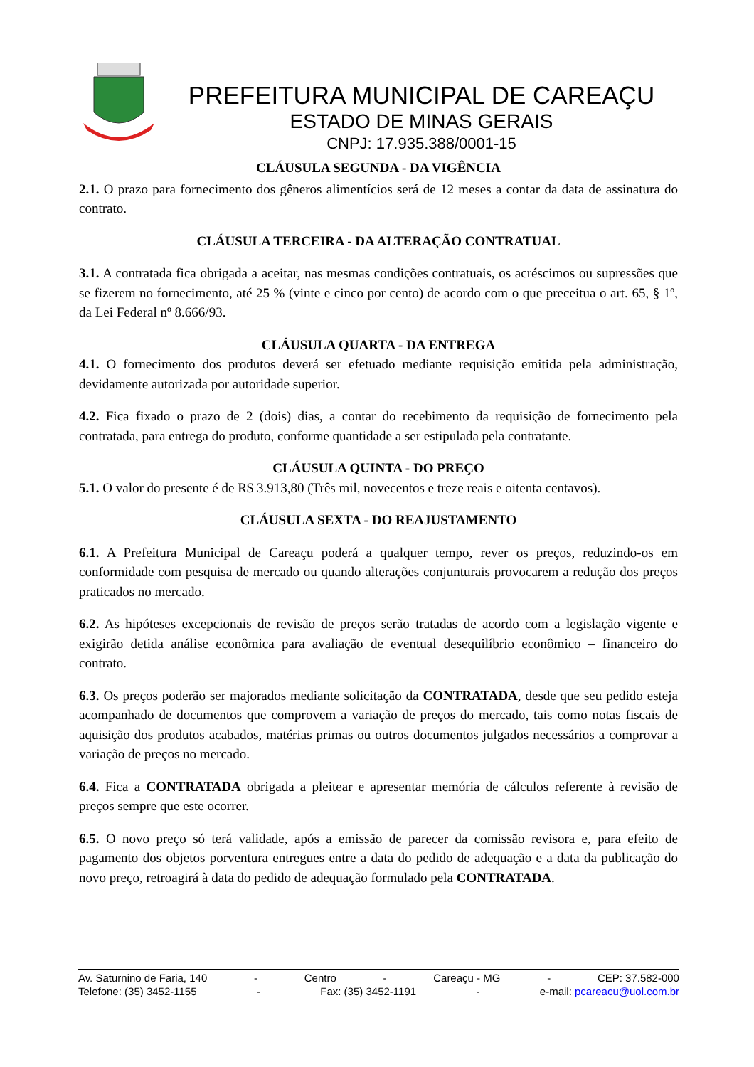PREFEITURA MUNICIPAL DE CAREAÇU
ESTADO DE MINAS GERAIS
CNPJ: 17.935.388/0001-15
CLÁUSULA SEGUNDA - DA VIGÊNCIA
2.1. O prazo para fornecimento dos gêneros alimentícios será de 12 meses a contar da data de assinatura do contrato.
CLÁUSULA TERCEIRA - DA ALTERAÇÃO CONTRATUAL
3.1. A contratada fica obrigada a aceitar, nas mesmas condições contratuais, os acréscimos ou supressões que se fizerem no fornecimento, até 25 % (vinte e cinco por cento) de acordo com o que preceitua o art. 65, § 1º, da Lei Federal nº 8.666/93.
CLÁUSULA QUARTA - DA ENTREGA
4.1. O fornecimento dos produtos deverá ser efetuado mediante requisição emitida pela administração, devidamente autorizada por autoridade superior.
4.2. Fica fixado o prazo de 2 (dois) dias, a contar do recebimento da requisição de fornecimento pela contratada, para entrega do produto, conforme quantidade a ser estipulada pela contratante.
CLÁUSULA QUINTA - DO PREÇO
5.1. O valor do presente é de R$ 3.913,80 (Três mil, novecentos e treze reais e oitenta centavos).
CLÁUSULA SEXTA - DO REAJUSTAMENTO
6.1. A Prefeitura Municipal de Careaçu poderá a qualquer tempo, rever os preços, reduzindo-os em conformidade com pesquisa de mercado ou quando alterações conjunturais provocarem a redução dos preços praticados no mercado.
6.2. As hipóteses excepcionais de revisão de preços serão tratadas de acordo com a legislação vigente e exigirão detida análise econômica para avaliação de eventual desequilíbrio econômico – financeiro do contrato.
6.3. Os preços poderão ser majorados mediante solicitação da CONTRATADA, desde que seu pedido esteja acompanhado de documentos que comprovem a variação de preços do mercado, tais como notas fiscais de aquisição dos produtos acabados, matérias primas ou outros documentos julgados necessários a comprovar a variação de preços no mercado.
6.4. Fica a CONTRATADA obrigada a pleitear e apresentar memória de cálculos referente à revisão de preços sempre que este ocorrer.
6.5. O novo preço só terá validade, após a emissão de parecer da comissão revisora e, para efeito de pagamento dos objetos porventura entregues entre a data do pedido de adequação e a data da publicação do novo preço, retroagirá à data do pedido de adequação formulado pela CONTRATADA.
Av. Saturnino de Faria, 140 - Centro - Careaçu - MG - CEP: 37.582-000
Telefone: (35) 3452-1155 - Fax: (35) 3452-1191 - e-mail: pcareacu@uol.com.br